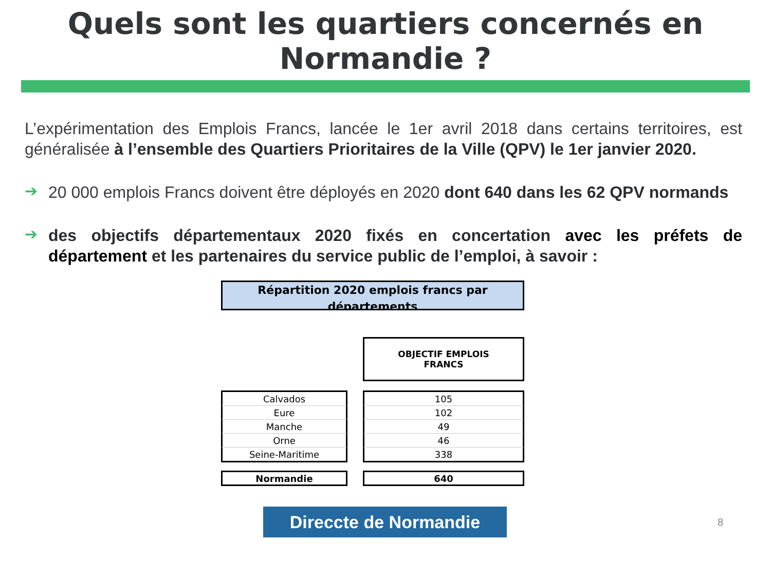Quels sont les quartiers concernés en
Normandie ?
L’expérimentation des Emplois Francs, lancée le 1er avril 2018 dans certains territoires, est généralisée à l’ensemble des Quartiers Prioritaires de la Ville (QPV) le 1er janvier 2020.
➔
20 000 emplois Francs doivent être déployés en 2020 dont 640 dans les 62 QPV normands
➔
des objectifs départementaux 2020 fixés en concertation avec les préfets de département et les partenaires du service public de l’emploi, à savoir :
Répartition 2020 emplois francs par départements
| | | OBJECTIF EMPLOIS FRANCS |
| --- | --- | --- |
| Calvados | | 105 |
| Eure | | 102 |
| Manche | | 49 |
| Orne | | 46 |
| Seine-Maritime | | 338 |
| Normandie | | 640 |
Direccte de Normandie
8